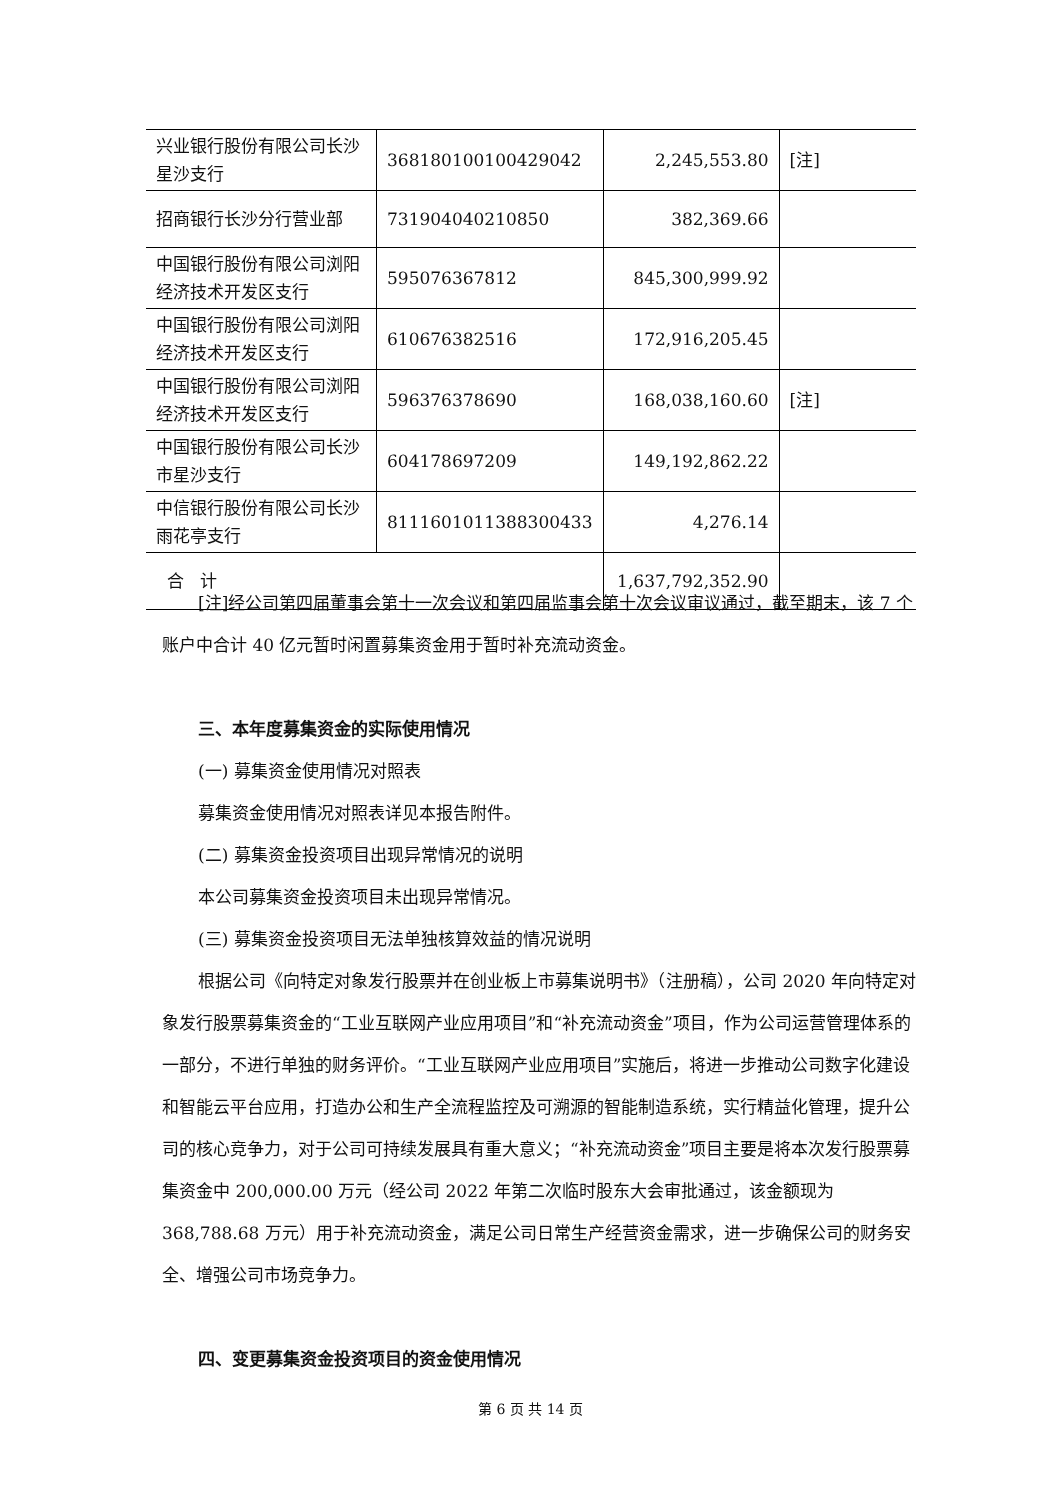| 兴业银行股份有限公司长沙星沙支行 | 368180100100429042 | 2,245,553.80 | [注] |
| 招商银行长沙分行营业部 | 731904040210850 | 382,369.66 | |
| 中国银行股份有限公司浏阳经济技术开发区支行 | 595076367812 | 845,300,999.92 | |
| 中国银行股份有限公司浏阳经济技术开发区支行 | 610676382516 | 172,916,205.45 | |
| 中国银行股份有限公司浏阳经济技术开发区支行 | 596376378690 | 168,038,160.60 | [注] |
| 中国银行股份有限公司长沙市星沙支行 | 604178697209 | 149,192,862.22 | |
| 中信银行股份有限公司长沙雨花亭支行 | 8111601011388300433 | 4,276.14 | |
| 合 计 | | 1,637,792,352.90 | |
[注]经公司第四届董事会第十一次会议和第四届监事会第十次会议审议通过，截至期末，该 7 个账户中合计 40 亿元暂时闲置募集资金用于暂时补充流动资金。
三、本年度募集资金的实际使用情况
(一) 募集资金使用情况对照表
募集资金使用情况对照表详见本报告附件。
(二) 募集资金投资项目出现异常情况的说明
本公司募集资金投资项目未出现异常情况。
(三) 募集资金投资项目无法单独核算效益的情况说明
根据公司《向特定对象发行股票并在创业板上市募集说明书》（注册稿），公司 2020 年向特定对象发行股票募集资金的“工业互联网产业应用项目”和“补充流动资金”项目，作为公司运营管理体系的一部分，不进行单独的财务评价。“工业互联网产业应用项目”实施后，将进一步推动公司数字化建设和智能云平台应用，打造办公和生产全流程监控及可溯源的智能制造系统，实行精益化管理，提升公司的核心竞争力，对于公司可持续发展具有重大意义；“补充流动资金”项目主要是将本次发行股票募集资金中 200,000.00 万元（经公司 2022 年第二次临时股东大会审批通过，该金额现为 368,788.68 万元）用于补充流动资金，满足公司日常生产经营资金需求，进一步确保公司的财务安全、增强公司市场竞争力。
四、变更募集资金投资项目的资金使用情况
第 6 页 共 14 页